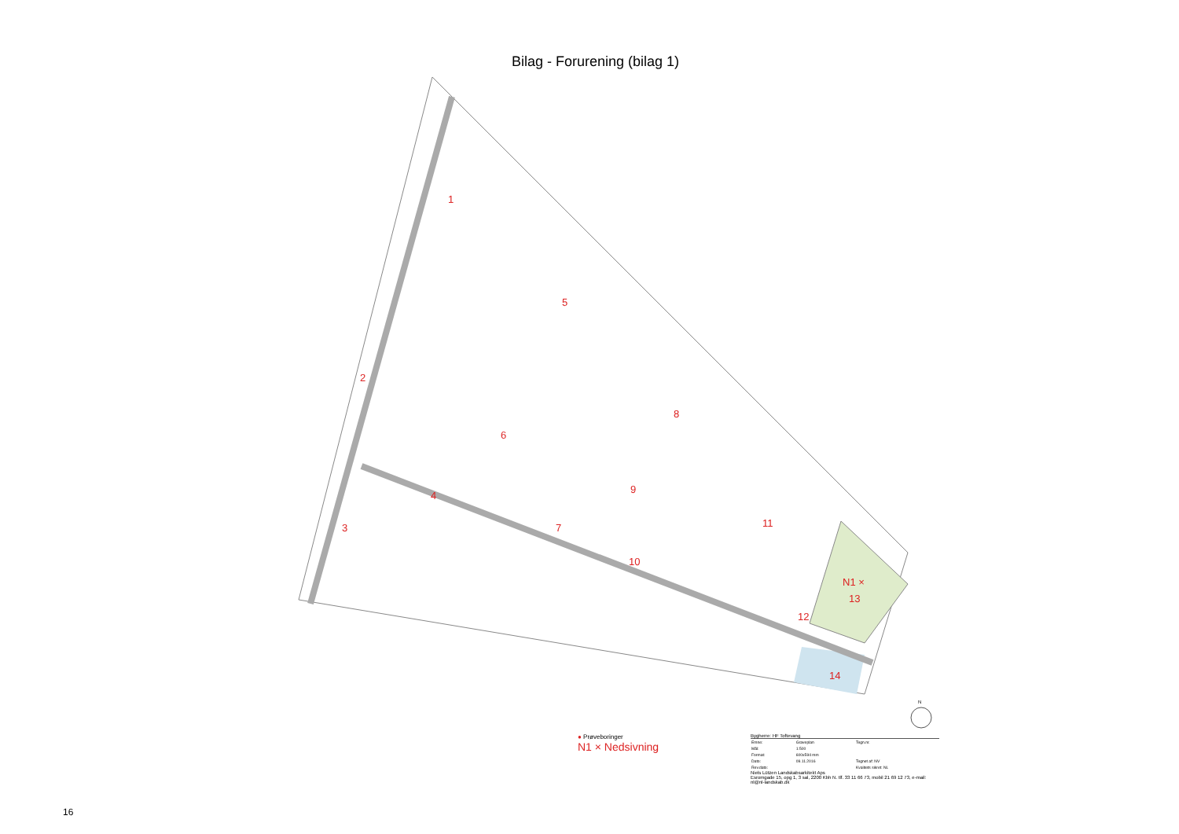Bilag - Forurening (bilag 1)
1
2
3
4
5
6
7
8
9
10
11
12
13
14
N1 ×
N
● Prøveboringer
N1 × Nedsivning
Bygherre: HF Toftevang
| Emne: | Graveplan | Tegn.nr. |
| Mål: | 1:500 | |
| Format: | 600x594 mm | |
| Dato: | 09.11.2016 | Tegnet af: NV |
| Rev.dato: | | Kvalitets sikret: NL |
Niels Lützen Landskabsarkitekt Aps
Esromgade 15, opg 1, 3 sal, 2200 Kbh N. tlf. 33 11 66 73, mobil 21 69 12 73, e-mail: nl@nl-landskab.dk
16